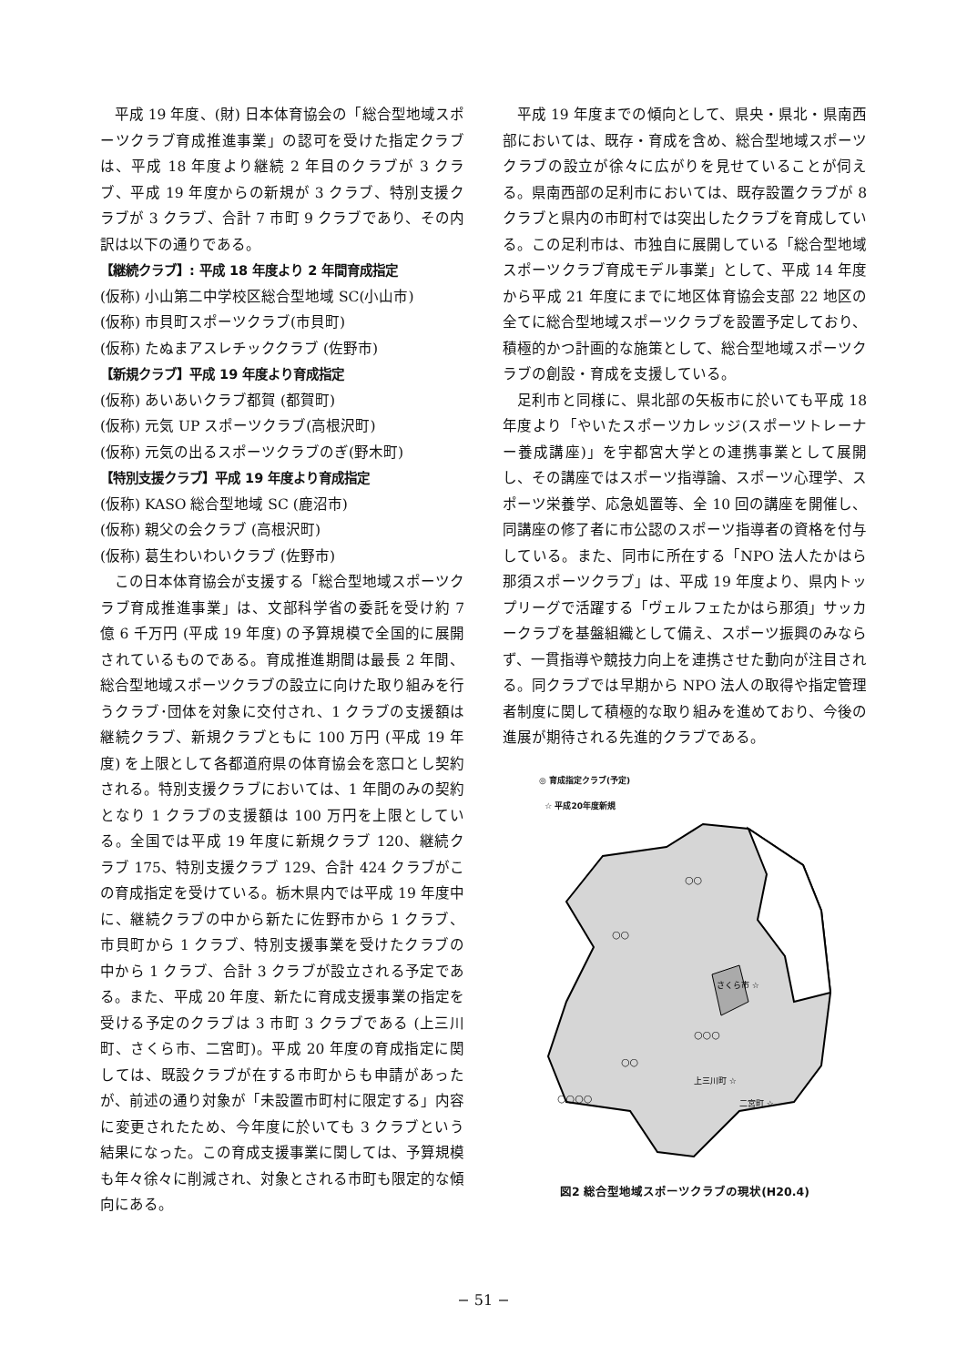平成 19 年度、(財) 日本体育協会の「総合型地域スポーツクラブ育成推進事業」の認可を受けた指定クラブは、平成 18 年度より継続 2 年目のクラブが 3 クラブ、平成 19 年度からの新規が 3 クラブ、特別支援クラブが 3 クラブ、合計 7 市町 9 クラブであり、その内訳は以下の通りである。
【継続クラブ】: 平成 18 年度より 2 年間育成指定
(仮称) 小山第二中学校区総合型地域 SC(小山市)
(仮称) 市貝町スポーツクラブ(市貝町)
(仮称) たぬまアスレチッククラブ (佐野市)
【新規クラブ】平成 19 年度より育成指定
(仮称) あいあいクラブ都賀 (都賀町)
(仮称) 元気 UP スポーツクラブ(高根沢町)
(仮称) 元気の出るスポーツクラブのぎ(野木町)
【特別支援クラブ】平成 19 年度より育成指定
(仮称) KASO 総合型地域 SC (鹿沼市)
(仮称) 親父の会クラブ (高根沢町)
(仮称) 葛生わいわいクラブ (佐野市)
この日本体育協会が支援する「総合型地域スポーツクラブ育成推進事業」は、文部科学省の委託を受け約 7 億 6 千万円 (平成 19 年度) の予算規模で全国的に展開されているものである。育成推進期間は最長 2 年間、総合型地域スポーツクラブの設立に向けた取り組みを行うクラブ･団体を対象に交付され、1 クラブの支援額は継続クラブ、新規クラブともに 100 万円 (平成 19 年度) を上限として各都道府県の体育協会を窓口とし契約される。特別支援クラブにおいては、1 年間のみの契約となり 1 クラブの支援額は 100 万円を上限としている。全国では平成 19 年度に新規クラブ 120、継続クラブ 175、特別支援クラブ 129、合計 424 クラブがこの育成指定を受けている。栃木県内では平成 19 年度中に、継続クラブの中から新たに佐野市から 1 クラブ、市貝町から 1 クラブ、特別支援事業を受けたクラブの中から 1 クラブ、合計 3 クラブが設立される予定である。また、平成 20 年度、新たに育成支援事業の指定を受ける予定のクラブは 3 市町 3 クラブである (上三川町、さくら市、二宮町)。平成 20 年度の育成指定に関しては、既設クラブが在する市町からも申請があったが、前述の通り対象が「未設置市町村に限定する」内容に変更されたため、今年度に於いても 3 クラブという結果になった。この育成支援事業に関しては、予算規模も年々徐々に削減され、対象とされる市町も限定的な傾向にある。
平成 19 年度までの傾向として、県央・県北・県南西部においては、既存・育成を含め、総合型地域スポーツクラブの設立が徐々に広がりを見せていることが伺える。県南西部の足利市においては、既存設置クラブが 8 クラブと県内の市町村では突出したクラブを育成している。この足利市は、市独自に展開している「総合型地域スポーツクラブ育成モデル事業」として、平成 14 年度から平成 21 年度にまでに地区体育協会支部 22 地区の全てに総合型地域スポーツクラブを設置予定しており、積極的かつ計画的な施策として、総合型地域スポーツクラブの創設・育成を支援している。
足利市と同様に、県北部の矢板市に於いても平成 18 年度より「やいたスポーツカレッジ(スポーツトレーナー養成講座)」を宇都宮大学との連携事業として展開し、その講座ではスポーツ指導論、スポーツ心理学、スポーツ栄養学、応急処置等、全 10 回の講座を開催し、同講座の修了者に市公認のスポーツ指導者の資格を付与している。また、同市に所在する「NPO 法人たかはら那須スポーツクラブ」は、平成 19 年度より、県内トップリーグで活躍する「ヴェルフェたかはら那須」サッカークラブを基盤組織として備え、スポーツ振興のみならず、一貫指導や競技力向上を連携させた動向が注目される。同クラブでは早期から NPO 法人の取得や指定管理者制度に関して積極的な取り組みを進めており、今後の進展が期待される先進的クラブである。
◎ 育成指定クラブ(予定)
☆ 平成20年度新規
さくら市 ☆
上三川町 ☆
二宮町 ☆
○○
○○
○○○
○○
○○○○
図2 総合型地域スポーツクラブの現状(H20.4)
− 51 −